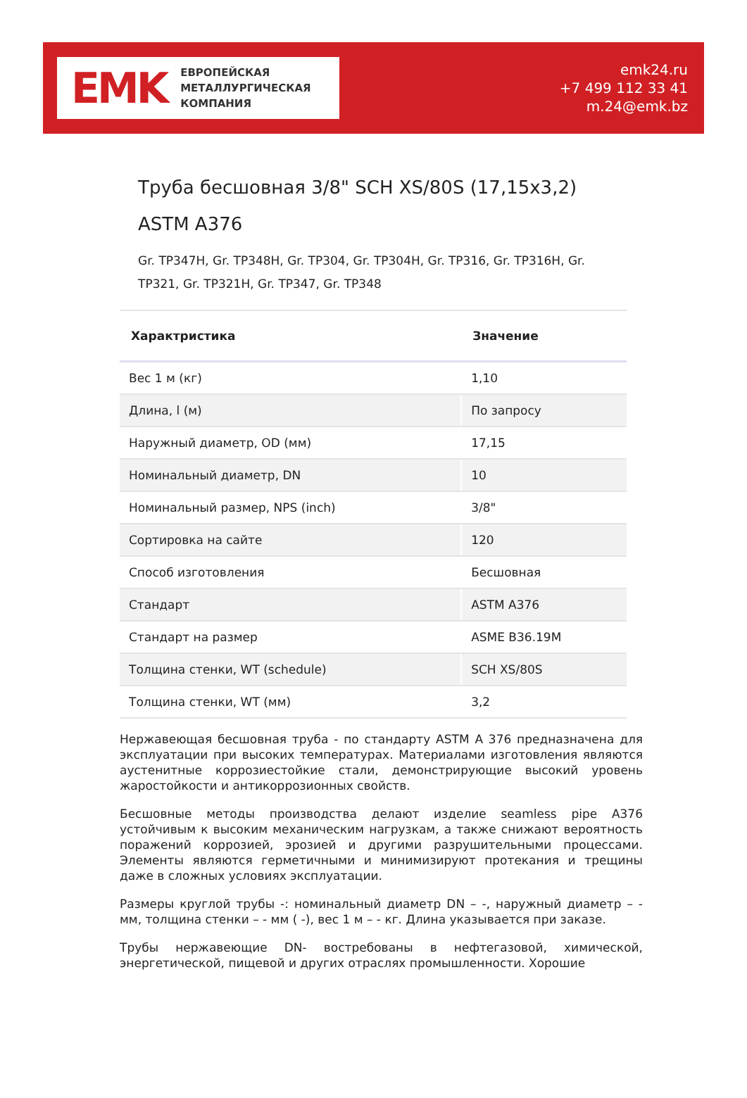EMK
ЕВРОПЕЙСКАЯ
МЕТАЛЛУРГИЧЕСКАЯ
КОМПАНИЯ
emk24.ru
+7 499 112 33 41
m.24@emk.bz
Труба бесшовная 3/8" SCH XS/80S (17,15x3,2) ASTM A376
Gr. TP347H, Gr. TP348H, Gr. TP304, Gr. TP304H, Gr. TP316, Gr. TP316H, Gr. TP321, Gr. TP321H, Gr. TP347, Gr. TP348
| Характристика | Значение |
| --- | --- |
| Вес 1 м (кг) | 1,10 |
| Длина, l (м) | По запросу |
| Наружный диаметр, OD (мм) | 17,15 |
| Номинальный диаметр, DN | 10 |
| Номинальный размер, NPS (inch) | 3/8" |
| Сортировка на сайте | 120 |
| Способ изготовления | Бесшовная |
| Стандарт | ASTM A376 |
| Стандарт на размер | ASME B36.19M |
| Толщина стенки, WT (schedule) | SCH XS/80S |
| Толщина стенки, WT (мм) | 3,2 |
Нержавеющая бесшовная труба - по стандарту ASTM A 376 предназначена для эксплуатации при высоких температурах. Материалами изготовления являются аустенитные коррозиестойкие стали, демонстрирующие высокий уровень жаростойкости и антикоррозионных свойств.
Бесшовные методы производства делают изделие seamless pipe A376 устойчивым к высоким механическим нагрузкам, а также снижают вероятность поражений коррозией, эрозией и другими разрушительными процессами. Элементы являются герметичными и минимизируют протекания и трещины даже в сложных условиях эксплуатации.
Размеры круглой трубы -: номинальный диаметр DN – -, наружный диаметр – - мм, толщина стенки – - мм ( -), вес 1 м – - кг. Длина указывается при заказе.
Трубы нержавеющие DN- востребованы в нефтегазовой, химической, энергетической, пищевой и других отраслях промышленности. Хорошие